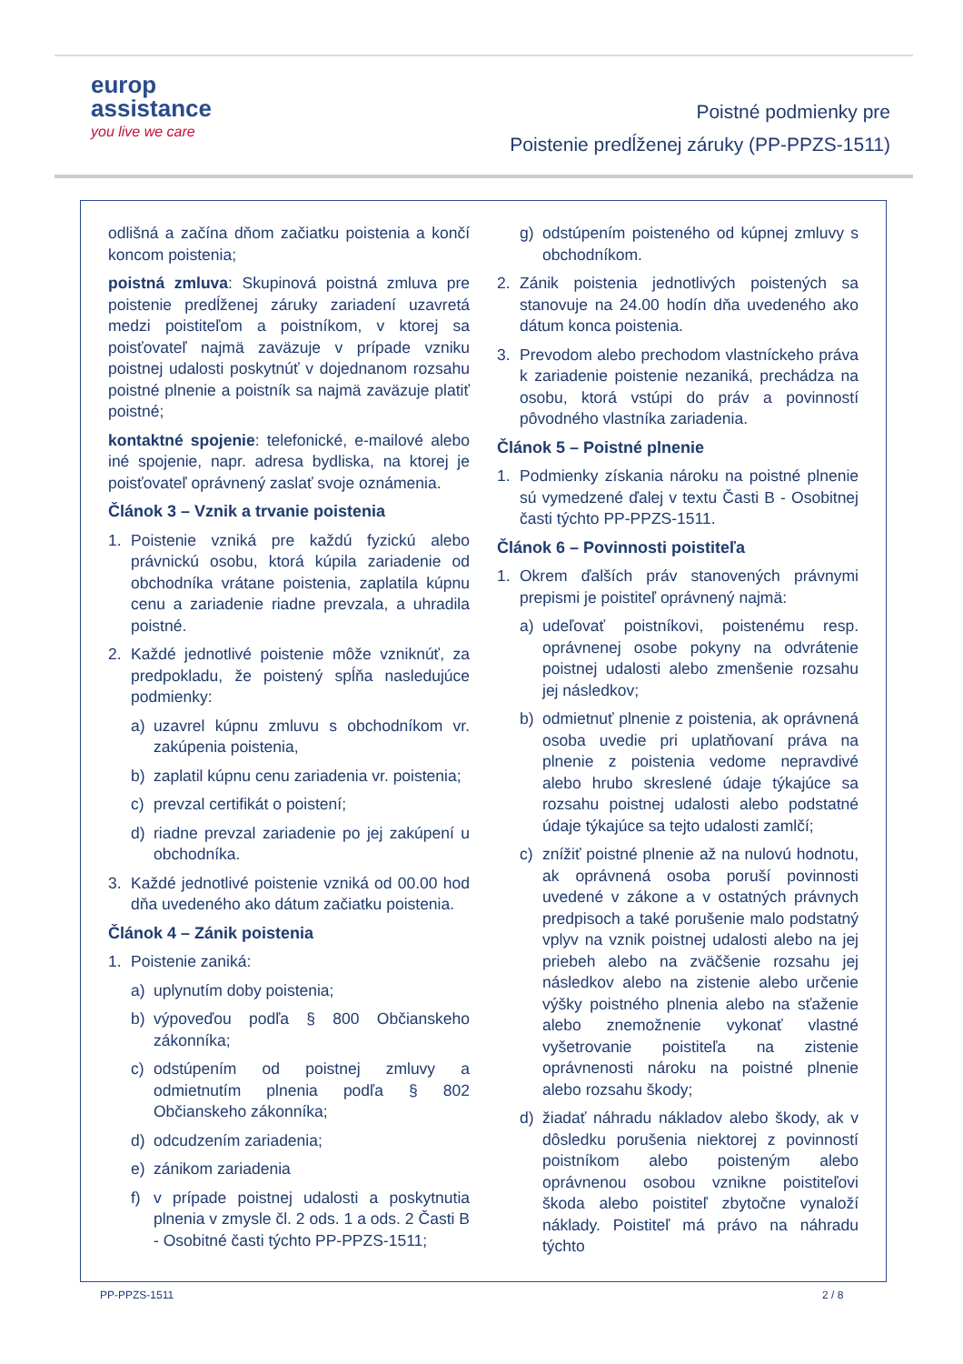europ
assistance
you live we care
Poistné podmienky pre
Poistenie predĺženej záruky (PP-PPZS-1511)
odlišná a začína dňom začiatku poistenia a končí koncom poistenia;
poistná zmluva: Skupinová poistná zmluva pre poistenie predĺženej záruky zariadení uzavretá medzi poistiteľom a poistníkom, v ktorej sa poisťovateľ najmä zaväzuje v prípade vzniku poistnej udalosti poskytnúť v dojednanom rozsahu poistné plnenie a poistník sa najmä zaväzuje platiť poistné;
kontaktné spojenie: telefonické, e-mailové alebo iné spojenie, napr. adresa bydliska, na ktorej je poisťovateľ oprávnený zaslať svoje oznámenia.
Článok 3 – Vznik a trvanie poistenia
1. Poistenie vzniká pre každú fyzickú alebo právnickú osobu, ktorá kúpila zariadenie od obchodníka vrátane poistenia, zaplatila kúpnu cenu a zariadenie riadne prevzala, a uhradila poistné.
2. Každé jednotlivé poistenie môže vzniknúť, za predpokladu, že poistený spĺňa nasledujúce podmienky:
a) uzavrel kúpnu zmluvu s obchodníkom vr. zakúpenia poistenia,
b) zaplatil kúpnu cenu zariadenia vr. poistenia;
c) prevzal certifikát o poistení;
d) riadne prevzal zariadenie po jej zakúpení u obchodníka.
3. Každé jednotlivé poistenie vzniká od 00.00 hod dňa uvedeného ako dátum začiatku poistenia.
Článok 4 – Zánik poistenia
1. Poistenie zaniká:
a) uplynutím doby poistenia;
b) výpoveďou podľa § 800 Občianskeho zákonníka;
c) odstúpením od poistnej zmluvy a odmietnutím plnenia podľa § 802 Občianskeho zákonníka;
d) odcudzením zariadenia;
e) zánikom zariadenia
f) v prípade poistnej udalosti a poskytnutia plnenia v zmysle čl. 2 ods. 1 a ods. 2 Časti B - Osobitné časti týchto PP-PPZS-1511;
g) odstúpením poisteného od kúpnej zmluvy s obchodníkom.
2. Zánik poistenia jednotlivých poistených sa stanovuje na 24.00 hodín dňa uvedeného ako dátum konca poistenia.
3. Prevodom alebo prechodom vlastníckeho práva k zariadenie poistenie nezaniká, prechádza na osobu, ktorá vstúpi do práv a povinností pôvodného vlastníka zariadenia.
Článok 5 – Poistné plnenie
1. Podmienky získania nároku na poistné plnenie sú vymedzené ďalej v textu Časti B - Osobitnej časti týchto PP-PPZS-1511.
Článok 6 – Povinnosti poistiteľa
1. Okrem ďalších práv stanovených právnymi prepismi je poistiteľ oprávnený najmä:
a) udeľovať poistníkovi, poistenému resp. oprávnenej osobe pokyny na odvrátenie poistnej udalosti alebo zmenšenie rozsahu jej následkov;
b) odmietnuť plnenie z poistenia, ak oprávnená osoba uvedie pri uplatňovaní práva na plnenie z poistenia vedome nepravdivé alebo hrubo skreslené údaje týkajúce sa rozsahu poistnej udalosti alebo podstatné údaje týkajúce sa tejto udalosti zamlčí;
c) znížiť poistné plnenie až na nulovú hodnotu, ak oprávnená osoba poruší povinnosti uvedené v zákone a v ostatných právnych predpisoch a také porušenie malo podstatný vplyv na vznik poistnej udalosti alebo na jej priebeh alebo na zväčšenie rozsahu jej následkov alebo na zistenie alebo určenie výšky poistného plnenia alebo na sťaženie alebo znemožnenie vykonať vlastné vyšetrovanie poistiteľa na zistenie oprávnenosti nároku na poistné plnenie alebo rozsahu škody;
d) žiadať náhradu nákladov alebo škody, ak v dôsledku porušenia niektorej z povinností poistníkom alebo poisteným alebo oprávnenou osobou vznikne poistiteľovi škoda alebo poistiteľ zbytočne vynaloží náklady. Poistiteľ má právo na náhradu týchto
PP-PPZS-1511 2 / 8